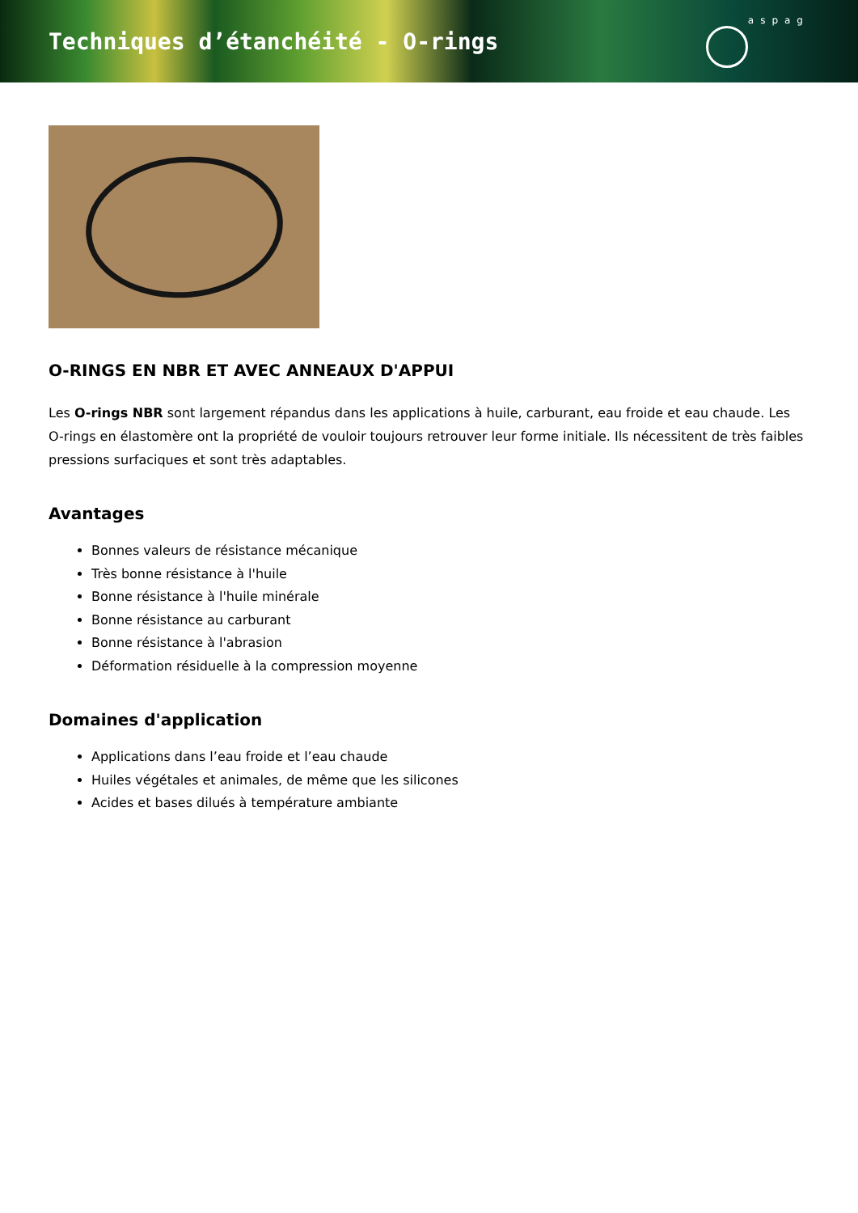Techniques d’étanchéité - O-rings
aspag
O-RINGS EN NBR ET AVEC ANNEAUX D'APPUI
Les O-rings NBR sont largement répandus dans les applications à huile, carburant, eau froide et eau chaude. Les O-rings en élastomère ont la propriété de vouloir toujours retrouver leur forme initiale. Ils nécessitent de très faibles pressions surfaciques et sont très adaptables.
Avantages
Bonnes valeurs de résistance mécanique
Très bonne résistance à l'huile
Bonne résistance à l'huile minérale
Bonne résistance au carburant
Bonne résistance à l'abrasion
Déformation résiduelle à la compression moyenne
Domaines d'application
Applications dans l’eau froide et l’eau chaude
Huiles végétales et animales, de même que les silicones
Acides et bases dilués à température ambiante